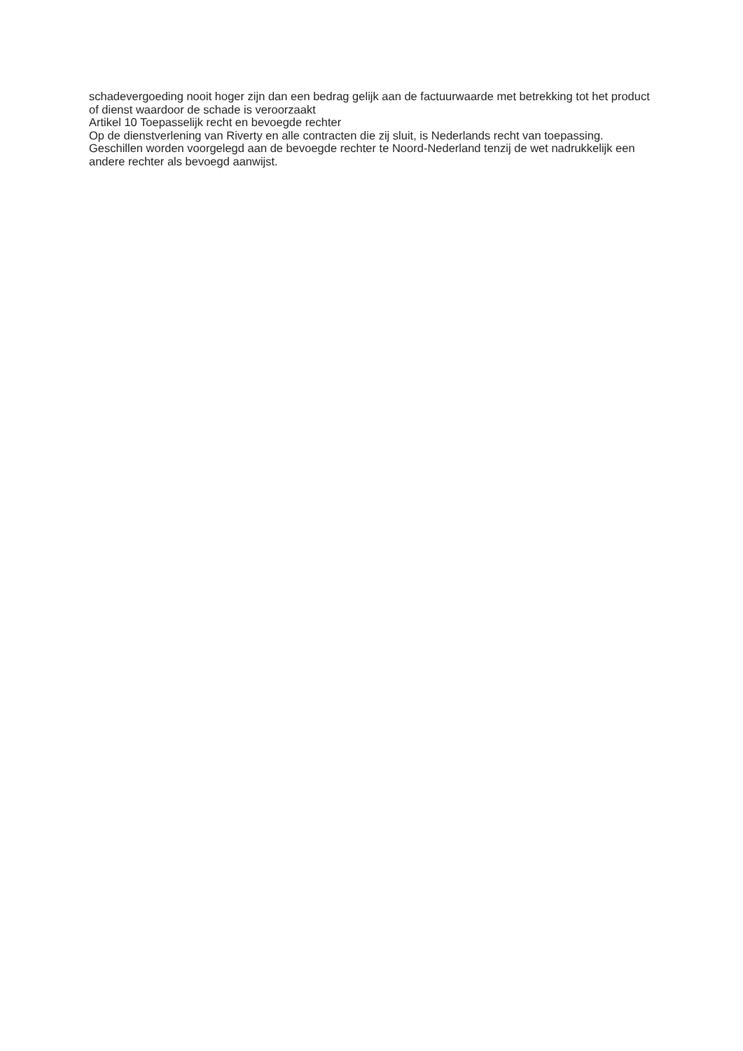schadevergoeding nooit hoger zijn dan een bedrag gelijk aan de factuurwaarde met betrekking tot het product of dienst waardoor de schade is veroorzaakt
Artikel 10 Toepasselijk recht en bevoegde rechter
Op de dienstverlening van Riverty en alle contracten die zij sluit, is Nederlands recht van toepassing. Geschillen worden voorgelegd aan de bevoegde rechter te Noord-Nederland tenzij de wet nadrukkelijk een andere rechter als bevoegd aanwijst.